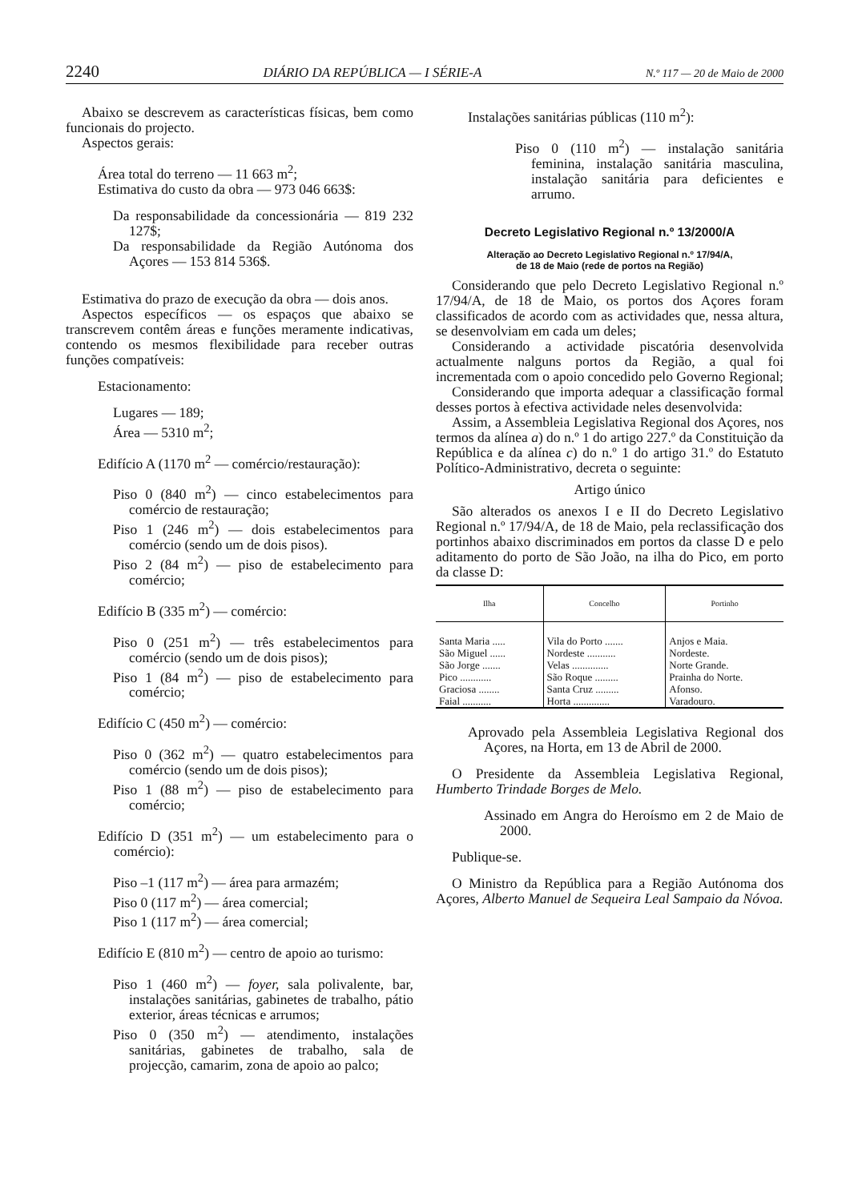2240 DIÁRIO DA REPÚBLICA — I SÉRIE-A N.º 117 — 20 de Maio de 2000
Abaixo se descrevem as características físicas, bem como funcionais do projecto.
Aspectos gerais:
Área total do terreno — 11 663 m<sup>2</sup>;
Estimativa do custo da obra — 973 046 663$:
Da responsabilidade da concessionária — 819 232 127$;
Da responsabilidade da Região Autónoma dos Açores — 153 814 536$.
Estimativa do prazo de execução da obra — dois anos.
Aspectos específicos — os espaços que abaixo se transcrevem contêm áreas e funções meramente indicativas, contendo os mesmos flexibilidade para receber outras funções compatíveis:
Estacionamento:
Lugares — 189;
Área — 5310 m<sup>2</sup>;
Edifício A (1170 m<sup>2</sup> — comércio/restauração):
Piso 0 (840 m<sup>2</sup>) — cinco estabelecimentos para comércio de restauração;
Piso 1 (246 m<sup>2</sup>) — dois estabelecimentos para comércio (sendo um de dois pisos).
Piso 2 (84 m<sup>2</sup>) — piso de estabelecimento para comércio;
Edifício B (335 m<sup>2</sup>) — comércio:
Piso 0 (251 m<sup>2</sup>) — três estabelecimentos para comércio (sendo um de dois pisos);
Piso 1 (84 m<sup>2</sup>) — piso de estabelecimento para comércio;
Edifício C (450 m<sup>2</sup>) — comércio:
Piso 0 (362 m<sup>2</sup>) — quatro estabelecimentos para comércio (sendo um de dois pisos);
Piso 1 (88 m<sup>2</sup>) — piso de estabelecimento para comércio;
Edifício D (351 m<sup>2</sup>) — um estabelecimento para o comércio):
Piso –1 (117 m<sup>2</sup>) — área para armazém;
Piso 0 (117 m<sup>2</sup>) — área comercial;
Piso 1 (117 m<sup>2</sup>) — área comercial;
Edifício E (810 m<sup>2</sup>) — centro de apoio ao turismo:
Piso 1 (460 m<sup>2</sup>) — foyer, sala polivalente, bar, instalações sanitárias, gabinetes de trabalho, pátio exterior, áreas técnicas e arrumos;
Piso 0 (350 m<sup>2</sup>) — atendimento, instalações sanitárias, gabinetes de trabalho, sala de projecção, camarim, zona de apoio ao palco;
Instalações sanitárias públicas (110 m<sup>2</sup>):
Piso 0 (110 m<sup>2</sup>) — instalação sanitária feminina, instalação sanitária masculina, instalação sanitária para deficientes e arrumo.
Decreto Legislativo Regional n.º 13/2000/A
Alteração ao Decreto Legislativo Regional n.º 17/94/A,
de 18 de Maio (rede de portos na Região)
Considerando que pelo Decreto Legislativo Regional n.º 17/94/A, de 18 de Maio, os portos dos Açores foram classificados de acordo com as actividades que, nessa altura, se desenvolviam em cada um deles;
Considerando a actividade piscatória desenvolvida actualmente nalguns portos da Região, a qual foi incrementada com o apoio concedido pelo Governo Regional;
Considerando que importa adequar a classificação formal desses portos à efectiva actividade neles desenvolvida:
Assim, a Assembleia Legislativa Regional dos Açores, nos termos da alínea a) do n.º 1 do artigo 227.º da Constituição da República e da alínea c) do n.º 1 do artigo 31.º do Estatuto Político-Administrativo, decreta o seguinte:
Artigo único
São alterados os anexos I e II do Decreto Legislativo Regional n.º 17/94/A, de 18 de Maio, pela reclassificação dos portinhos abaixo discriminados em portos da classe D e pelo aditamento do porto de São João, na ilha do Pico, em porto da classe D:
| Ilha | Concelho | Portinho |
| --- | --- | --- |
| Santa Maria ..... | Vila do Porto ....... | Anjos e Maia. |
| São Miguel ...... | Nordeste ........... | Nordeste. |
| São Jorge ....... | Velas .............. | Norte Grande. |
| Pico ............ | São Roque ......... | Prainha do Norte. |
| Graciosa ........ | Santa Cruz ......... | Afonso. |
| Faial ........... | Horta .............. | Varadouro. |
Aprovado pela Assembleia Legislativa Regional dos Açores, na Horta, em 13 de Abril de 2000.
O Presidente da Assembleia Legislativa Regional, Humberto Trindade Borges de Melo.
Assinado em Angra do Heroísmo em 2 de Maio de 2000.
Publique-se.
O Ministro da República para a Região Autónoma dos Açores, Alberto Manuel de Sequeira Leal Sampaio da Nóvoa.